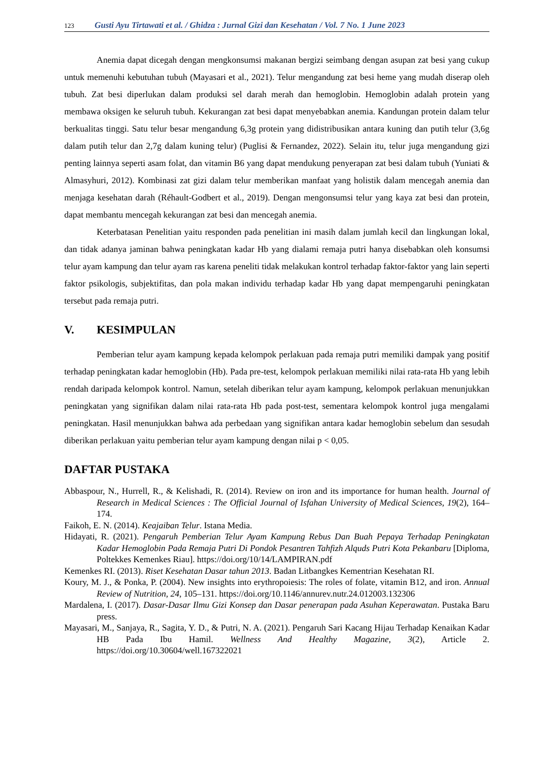123 Gusti Ayu Tirtawati et al. / Ghidza : Jurnal Gizi dan Kesehatan / Vol. 7 No. 1 June 2023
Anemia dapat dicegah dengan mengkonsumsi makanan bergizi seimbang dengan asupan zat besi yang cukup untuk memenuhi kebutuhan tubuh (Mayasari et al., 2021). Telur mengandung zat besi heme yang mudah diserap oleh tubuh. Zat besi diperlukan dalam produksi sel darah merah dan hemoglobin. Hemoglobin adalah protein yang membawa oksigen ke seluruh tubuh. Kekurangan zat besi dapat menyebabkan anemia. Kandungan protein dalam telur berkualitas tinggi. Satu telur besar mengandung 6,3g protein yang didistribusikan antara kuning dan putih telur (3,6g dalam putih telur dan 2,7g dalam kuning telur) (Puglisi & Fernandez, 2022). Selain itu, telur juga mengandung gizi penting lainnya seperti asam folat, dan vitamin B6 yang dapat mendukung penyerapan zat besi dalam tubuh (Yuniati & Almasyhuri, 2012). Kombinasi zat gizi dalam telur memberikan manfaat yang holistik dalam mencegah anemia dan menjaga kesehatan darah (Réhault-Godbert et al., 2019). Dengan mengonsumsi telur yang kaya zat besi dan protein, dapat membantu mencegah kekurangan zat besi dan mencegah anemia.
Keterbatasan Penelitian yaitu responden pada penelitian ini masih dalam jumlah kecil dan lingkungan lokal, dan tidak adanya jaminan bahwa peningkatan kadar Hb yang dialami remaja putri hanya disebabkan oleh konsumsi telur ayam kampung dan telur ayam ras karena peneliti tidak melakukan kontrol terhadap faktor-faktor yang lain seperti faktor psikologis, subjektifitas, dan pola makan individu terhadap kadar Hb yang dapat mempengaruhi peningkatan tersebut pada remaja putri.
V. KESIMPULAN
Pemberian telur ayam kampung kepada kelompok perlakuan pada remaja putri memiliki dampak yang positif terhadap peningkatan kadar hemoglobin (Hb). Pada pre-test, kelompok perlakuan memiliki nilai rata-rata Hb yang lebih rendah daripada kelompok kontrol. Namun, setelah diberikan telur ayam kampung, kelompok perlakuan menunjukkan peningkatan yang signifikan dalam nilai rata-rata Hb pada post-test, sementara kelompok kontrol juga mengalami peningkatan. Hasil menunjukkan bahwa ada perbedaan yang signifikan antara kadar hemoglobin sebelum dan sesudah diberikan perlakuan yaitu pemberian telur ayam kampung dengan nilai p < 0,05.
DAFTAR PUSTAKA
Abbaspour, N., Hurrell, R., & Kelishadi, R. (2014). Review on iron and its importance for human health. Journal of Research in Medical Sciences : The Official Journal of Isfahan University of Medical Sciences, 19(2), 164–174.
Faikoh, E. N. (2014). Keajaiban Telur. Istana Media.
Hidayati, R. (2021). Pengaruh Pemberian Telur Ayam Kampung Rebus Dan Buah Pepaya Terhadap Peningkatan Kadar Hemoglobin Pada Remaja Putri Di Pondok Pesantren Tahfizh Alquds Putri Kota Pekanbaru [Diploma, Poltekkes Kemenkes Riau]. https://doi.org/10/14/LAMPIRAN.pdf
Kemenkes RI. (2013). Riset Kesehatan Dasar tahun 2013. Badan Litbangkes Kementrian Kesehatan RI.
Koury, M. J., & Ponka, P. (2004). New insights into erythropoiesis: The roles of folate, vitamin B12, and iron. Annual Review of Nutrition, 24, 105–131. https://doi.org/10.1146/annurev.nutr.24.012003.132306
Mardalena, I. (2017). Dasar-Dasar Ilmu Gizi Konsep dan Dasar penerapan pada Asuhan Keperawatan. Pustaka Baru press.
Mayasari, M., Sanjaya, R., Sagita, Y. D., & Putri, N. A. (2021). Pengaruh Sari Kacang Hijau Terhadap Kenaikan Kadar HB Pada Ibu Hamil. Wellness And Healthy Magazine, 3(2), Article 2. https://doi.org/10.30604/well.167322021